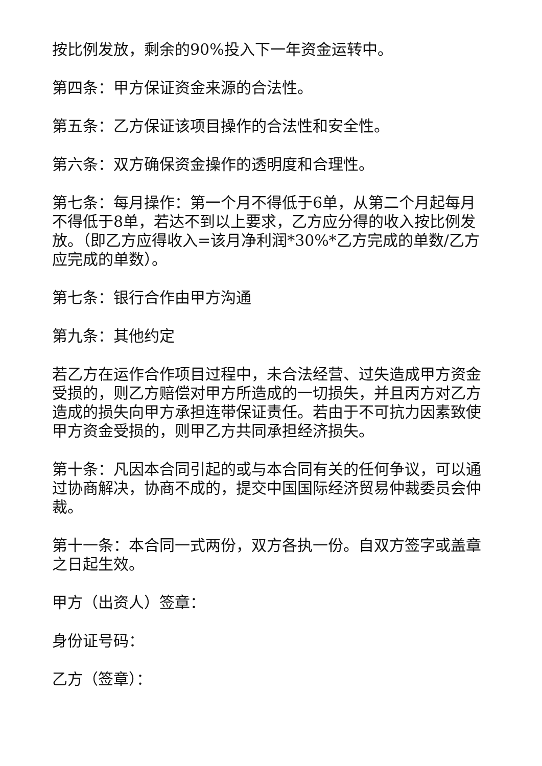按比例发放，剩余的90%投入下一年资金运转中。
第四条：甲方保证资金来源的合法性。
第五条：乙方保证该项目操作的合法性和安全性。
第六条：双方确保资金操作的透明度和合理性。
第七条：每月操作：第一个月不得低于6单，从第二个月起每月不得低于8单，若达不到以上要求，乙方应分得的收入按比例发放。（即乙方应得收入=该月净利润*30%*乙方完成的单数/乙方应完成的单数）。
第七条：银行合作由甲方沟通
第九条：其他约定
若乙方在运作合作项目过程中，未合法经营、过失造成甲方资金受损的，则乙方赔偿对甲方所造成的一切损失，并且丙方对乙方造成的损失向甲方承担连带保证责任。若由于不可抗力因素致使甲方资金受损的，则甲乙方共同承担经济损失。
第十条：凡因本合同引起的或与本合同有关的任何争议，可以通过协商解决，协商不成的，提交中国国际经济贸易仲裁委员会仲裁。
第十一条：本合同一式两份，双方各执一份。自双方签字或盖章之日起生效。
甲方（出资人）签章：
身份证号码：
乙方（签章）：